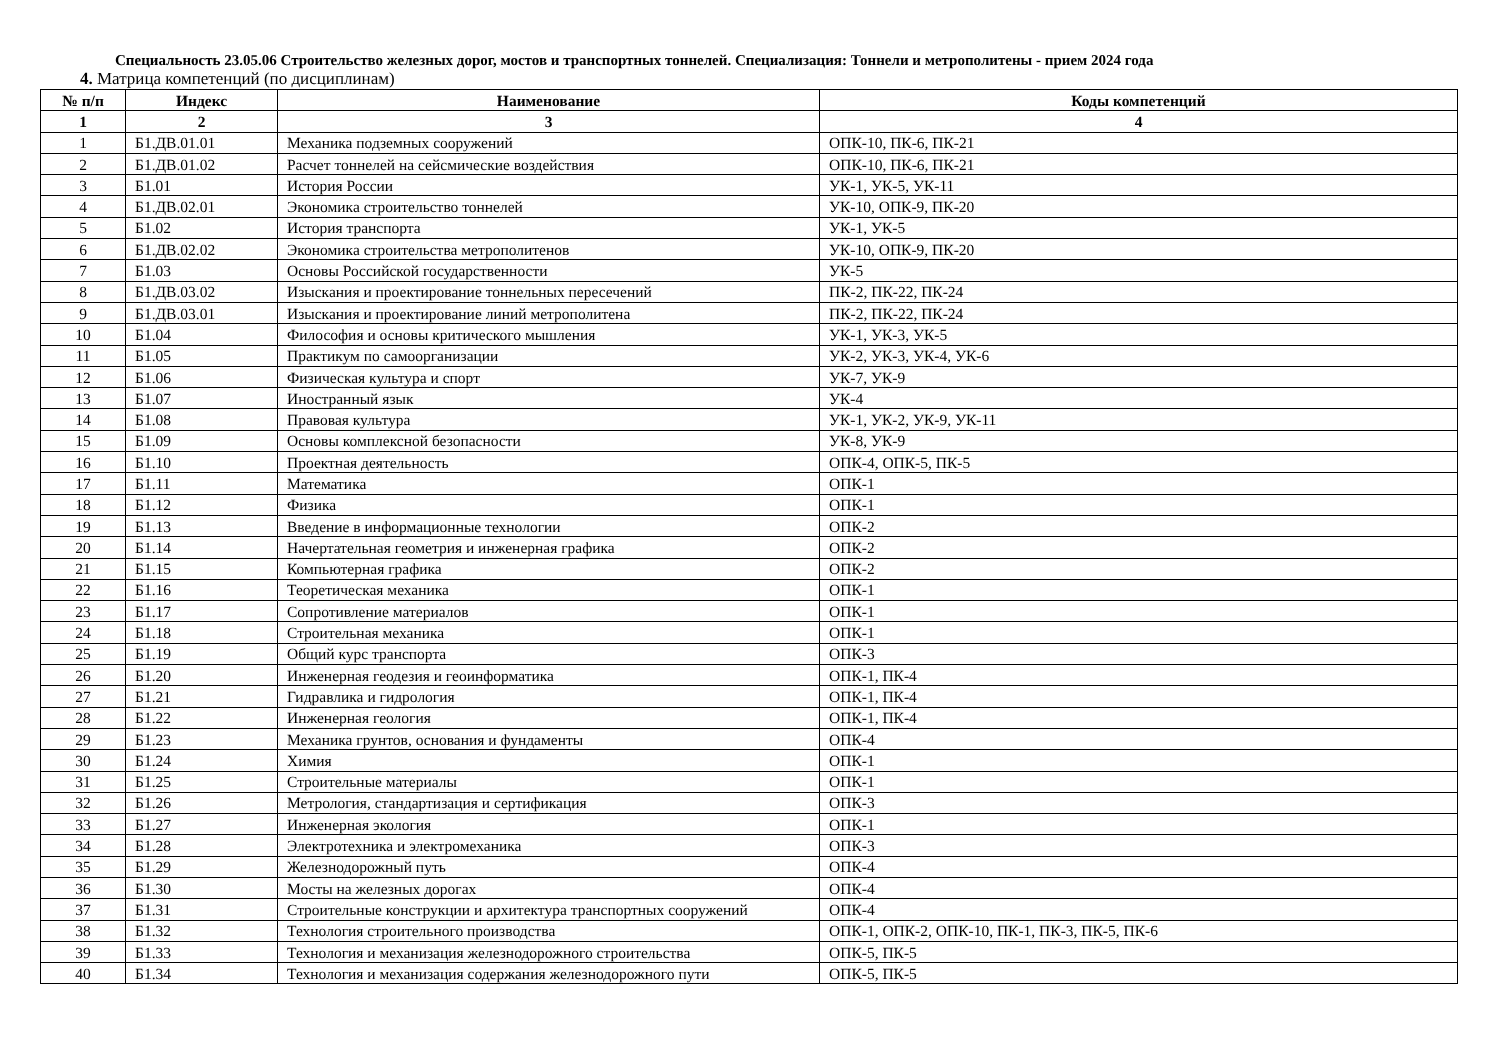Специальность 23.05.06 Строительство железных дорог, мостов и транспортных тоннелей. Специализация: Тоннели и метрополитены - прием 2024 года
4. Матрица компетенций (по дисциплинам)
| № п/п | Индекс | Наименование | Коды компетенций |
| --- | --- | --- | --- |
| 1 | 2 | 3 | 4 |
| 1 | Б1.ДВ.01.01 | Механика подземных сооружений | ОПК-10, ПК-6, ПК-21 |
| 2 | Б1.ДВ.01.02 | Расчет тоннелей на сейсмические воздействия | ОПК-10, ПК-6, ПК-21 |
| 3 | Б1.01 | История России | УК-1, УК-5, УК-11 |
| 4 | Б1.ДВ.02.01 | Экономика строительство тоннелей | УК-10, ОПК-9, ПК-20 |
| 5 | Б1.02 | История транспорта | УК-1, УК-5 |
| 6 | Б1.ДВ.02.02 | Экономика строительства метрополитенов | УК-10, ОПК-9, ПК-20 |
| 7 | Б1.03 | Основы Российской государственности | УК-5 |
| 8 | Б1.ДВ.03.02 | Изыскания и проектирование тоннельных пересечений | ПК-2, ПК-22, ПК-24 |
| 9 | Б1.ДВ.03.01 | Изыскания и проектирование линий метрополитена | ПК-2, ПК-22, ПК-24 |
| 10 | Б1.04 | Философия и основы критического мышления | УК-1, УК-3, УК-5 |
| 11 | Б1.05 | Практикум по самоорганизации | УК-2, УК-3, УК-4, УК-6 |
| 12 | Б1.06 | Физическая культура и спорт | УК-7, УК-9 |
| 13 | Б1.07 | Иностранный язык | УК-4 |
| 14 | Б1.08 | Правовая культура | УК-1, УК-2, УК-9, УК-11 |
| 15 | Б1.09 | Основы комплексной безопасности | УК-8, УК-9 |
| 16 | Б1.10 | Проектная деятельность | ОПК-4, ОПК-5, ПК-5 |
| 17 | Б1.11 | Математика | ОПК-1 |
| 18 | Б1.12 | Физика | ОПК-1 |
| 19 | Б1.13 | Введение в информационные технологии | ОПК-2 |
| 20 | Б1.14 | Начертательная геометрия и инженерная графика | ОПК-2 |
| 21 | Б1.15 | Компьютерная графика | ОПК-2 |
| 22 | Б1.16 | Теоретическая механика | ОПК-1 |
| 23 | Б1.17 | Сопротивление материалов | ОПК-1 |
| 24 | Б1.18 | Строительная механика | ОПК-1 |
| 25 | Б1.19 | Общий курс транспорта | ОПК-3 |
| 26 | Б1.20 | Инженерная геодезия и геоинформатика | ОПК-1, ПК-4 |
| 27 | Б1.21 | Гидравлика и гидрология | ОПК-1, ПК-4 |
| 28 | Б1.22 | Инженерная геология | ОПК-1, ПК-4 |
| 29 | Б1.23 | Механика грунтов, основания и фундаменты | ОПК-4 |
| 30 | Б1.24 | Химия | ОПК-1 |
| 31 | Б1.25 | Строительные материалы | ОПК-1 |
| 32 | Б1.26 | Метрология, стандартизация и сертификация | ОПК-3 |
| 33 | Б1.27 | Инженерная экология | ОПК-1 |
| 34 | Б1.28 | Электротехника и электромеханика | ОПК-3 |
| 35 | Б1.29 | Железнодорожный путь | ОПК-4 |
| 36 | Б1.30 | Мосты на железных дорогах | ОПК-4 |
| 37 | Б1.31 | Строительные конструкции и архитектура транспортных сооружений | ОПК-4 |
| 38 | Б1.32 | Технология строительного производства | ОПК-1, ОПК-2, ОПК-10, ПК-1, ПК-3, ПК-5, ПК-6 |
| 39 | Б1.33 | Технология и механизация железнодорожного строительства | ОПК-5, ПК-5 |
| 40 | Б1.34 | Технология и механизация содержания железнодорожного пути | ОПК-5, ПК-5 |